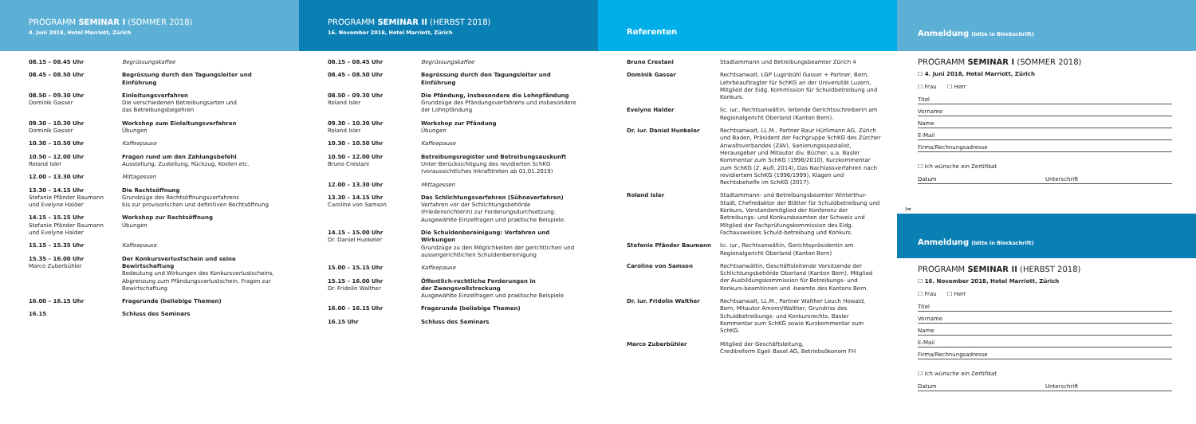PROGRAMM SEMINAR I (SOMMER 2018)
4. Juni 2018, Hotel Marriott, Zürich
| 08.15 – 08.45 Uhr | Begrüssungskaffee |
| 08.45 – 08.50 Uhr | Begrüssung durch den Tagungsleiter und Einführung |
| 08.50 – 09.30 Uhr Dominik Gasser | Einleitungsverfahren Die verschiedenen Betreibungsarten und das Betreibungsbegehren |
| 09.30 – 10.30 Uhr Dominik Gasser | Workshop zum Einleitungsverfahren Übungen |
| 10.30 – 10.50 Uhr | Kaffeepause |
| 10.50 – 12.00 Uhr Roland Isler | Fragen rund um den Zahlungsbefehl Ausstellung, Zustellung, Rückzug, Kosten etc. |
| 12.00 – 13.30 Uhr | Mittagessen |
| 13.30 – 14.15 Uhr Stefanie Pfänder Baumann und Evelyne Halder | Die Rechtsöffnung Grundzüge des Rechtsöffnungsverfahrens bis zur provisorischen und definitiven Rechtsöffnung |
| 14.15 – 15.15 Uhr Stefanie Pfänder Baumann und Evelyne Halder | Workshop zur Rechtsöffnung Übungen |
| 15.15 – 15.35 Uhr | Kaffeepause |
| 15.35 – 16.00 Uhr Marco Zuberbühler | Der Konkursverlustschein und seine Bewirtschaftung Bedeutung und Wirkungen des Konkursverlustscheins, Abgrenzung zum Pfändungsverlustschein, Fragen zur Bewirtschaftung |
| 16.00 – 16.15 Uhr | Fragerunde (beliebige Themen) |
| 16.15 | Schluss des Seminars |
PROGRAMM SEMINAR II (HERBST 2018)
16. November 2018, Hotel Marriott, Zürich
| 08.15 – 08.45 Uhr | Begrüssungskaffee |
| 08.45 – 08.50 Uhr | Begrüssung durch den Tagungsleiter und Einführung |
| 08.50 – 09.30 Uhr Roland Isler | Die Pfändung, insbesondere die Lohnpfändung Grundzüge des Pfändungsverfahrens und insbesondere der Lohnpfändung |
| 09.30 – 10.30 Uhr Roland Isler | Workshop zur Pfändung Übungen |
| 10.30 – 10.50 Uhr | Kaffeepause |
| 10.50 – 12.00 Uhr Bruno Crestani | Betreibungsregister und Betreibungsauskunft Unter Berücksichtigung des revidierten SchKG (voraussichtliches Inkrafttreten ab 01.01.2019) |
| 12.00 – 13.30 Uhr | Mittagessen |
| 13.30 – 14.15 Uhr Caroline von Samson | Das Schlichtungsverfahren (Sühneverfahren) Verfahren vor der Schlichtungsbehörde (Friedensrichterin) zur Forderungsdurchsetzung: Ausgewählte Einzelfragen und praktische Beispiele. |
| 14.15 – 15.00 Uhr Dr. Daniel Hunkeler | Die Schuldenbereinigung: Verfahren und Wirkungen Grundzüge zu den Möglichkeiten der gerichtlichen und aussergerichtlichen Schuldenbereinigung |
| 15.00 – 15.15 Uhr | Kaffeepause |
| 15.15 – 16.00 Uhr Dr. Fridolin Walther | Öffentlich-rechtliche Forderungen in der Zwangsvollstreckung Ausgewählte Einzelfragen und praktische Beispiele |
| 16.00 – 16.15 Uhr | Fragerunde (beliebige Themen) |
| 16.15 Uhr | Schluss des Seminars |
Referenten
| Bruno Crestani | Stadtammann und Betreibungsbeamter Zürich 4 |
| Dominik Gasser | Rechtsanwalt, LGP Luginbühl Gasser + Partner, Bern, Lehrbeauftragter für SchKG an der Universität Luzern, Mitglied der Eidg. Kommission für Schuldbetreibung und Konkurs. |
| Evelyne Halder | lic. iur., Rechtsanwältin, leitende Gerichtsschreiberin am Regionalgericht Oberland (Kanton Bern). |
| Dr. iur. Daniel Hunkeler | Rechtsanwalt, LL.M., Partner Baur Hürlimann AG, Zürich und Baden, Präsident der Fachgruppe SchKG des Zürcher Anwaltsverbandes (ZAV), Sanierungsspezialist, Herausgeber und Mitautor div. Bücher, u.a. Basler Kommentar zum SchKG (1998/2010), Kurzkommentar zum SchKG (2. Aufl. 2014), Das Nachlassverfahren nach revidiertem SchKG (1996/1999), Klagen und Rechtsbehelfe im SchKG (2017). |
| Roland Isler | Stadtammann- und Betreibungsbeamter Winterthur-Stadt, Chefredaktor der Blätter für Schuldbetreibung und Konkurs, Vorstandsmitglied der Konferenz der Betreibungs- und Konkursbeamten der Schweiz und Mitglied der Fachprüfungskommission des Eidg. Fachausweises Schuld-betreibung und Konkurs. |
| Stefanie Pfänder Baumann | lic. iur., Rechtsanwältin, Gerichtspräsidentin am Regionalgericht Oberland (Kanton Bern) |
| Caroline von Samson | Rechtsanwältin, Geschäftsleitende Vorsitzende der Schlichtungsbehörde Oberland (Kanton Bern), Mitglied der Ausbildungskommission für Betreibungs- und Konkurs-beamtinnen und -beamte des Kantons Bern. |
| Dr. iur. Fridolin Walther | Rechtsanwalt, LL.M., Partner Walther Leuch Howald, Bern, Mitautor Amonn/Walther, Grundriss des Schuldbetreibungs- und Konkursrechts, Basler Kommentar zum SchKG sowie Kurzkommentar zum SchKG. |
| Marco Zuberbühler | Mitglied der Geschäftsleitung, Creditreform Egeli Basel AG, Betriebsökonom FH |
Anmeldung (bitte in Blockschrift)
PROGRAMM SEMINAR I (SOMMER 2018)
☐ 4. Juni 2018, Hotel Marriott, Zürich
☐ Frau ☐ Herr
Titel
Vorname
Name
E-Mail
Firma/Rechnungsadresse
☐ Ich wünsche ein Zertifikat
Datum Unterschrift
✂
Anmeldung (bitte in Blockschrift)
PROGRAMM SEMINAR II (HERBST 2018)
☐ 16. November 2018, Hotel Marriott, Zürich
☐ Frau ☐ Herr
Titel
Vorname
Name
E-Mail
Firma/Rechnungsadresse
☐ Ich wünsche ein Zertifikat
Datum Unterschrift